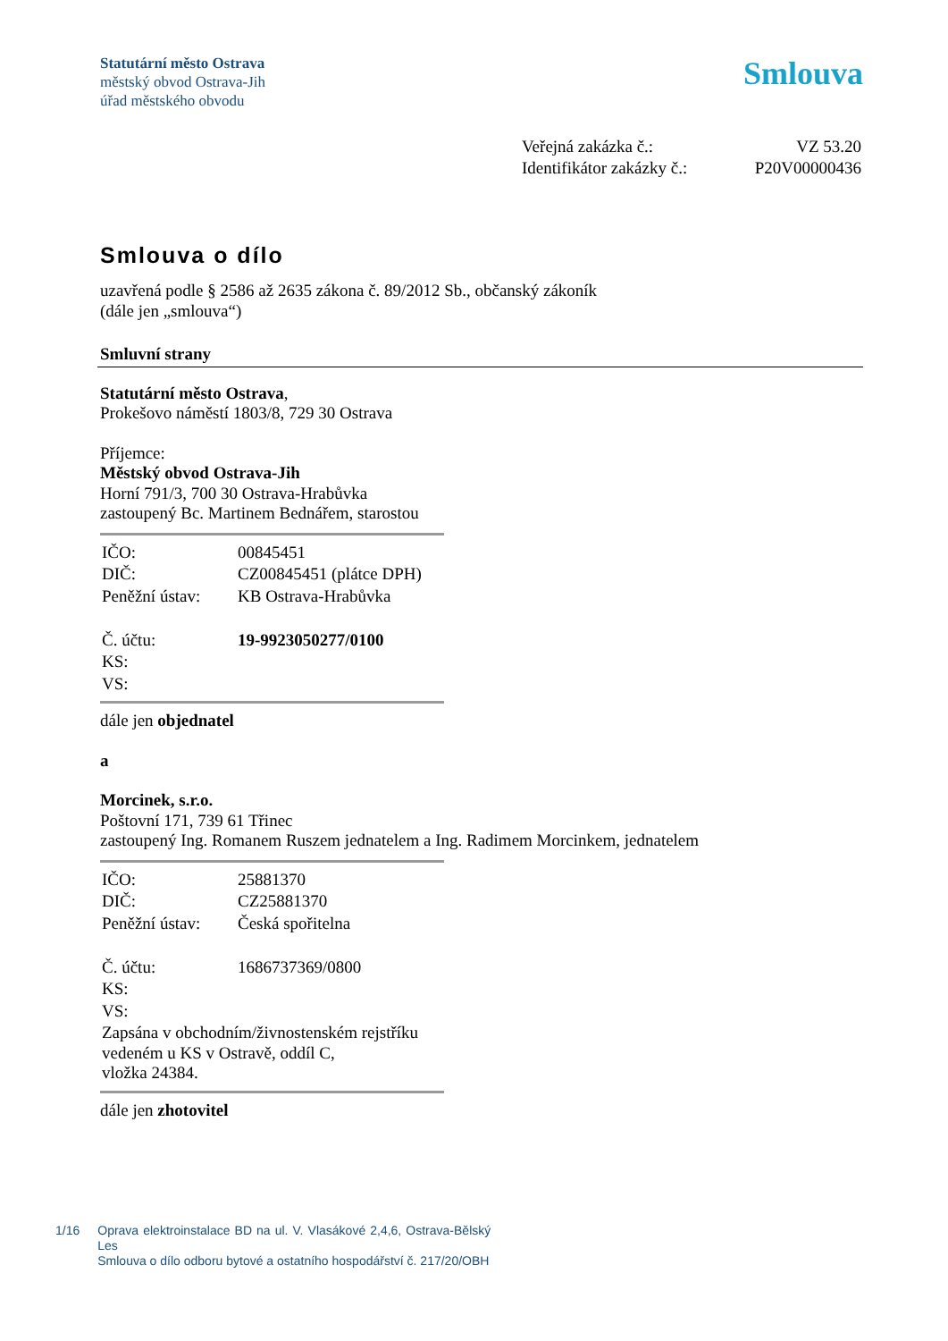Statutární město Ostrava
městský obvod Ostrava-Jih
úřad městského obvodu
Smlouva
| Veřejná zakázka č.: | VZ 53.20 |
| Identifikátor zakázky č.: | P20V00000436 |
Smlouva o dílo
uzavřená podle § 2586 až 2635 zákona č. 89/2012 Sb., občanský zákoník
(dále jen „smlouva“)
Smluvní strany
Statutární město Ostrava,
Prokešovo náměstí 1803/8, 729 30 Ostrava
Příjemce:
Městský obvod Ostrava-Jih
Horní 791/3, 700 30 Ostrava-Hrabůvka
zastoupený Bc. Martinem Bednářem, starostou
| IČO: | 00845451 |
| DIČ: | CZ00845451 (plátce DPH) |
| Peněžní ústav: | KB Ostrava-Hrabůvka |
| Č. účtu: | 19-9923050277/0100 |
| KS: | |
| VS: | |
dále jen objednatel
a
Morcinek, s.r.o.
Poštovní 171, 739 61 Třinec
zastoupený Ing. Romanem Ruszem jednatelem a Ing. Radimem Morcinkem, jednatelem
| IČO: | 25881370 |
| DIČ: | CZ25881370 |
| Peněžní ústav: | Česká spořitelna |
| Č. účtu: | 1686737369/0800 |
| KS: | |
| VS: | |
| Zapsána v obchodním/živnostenském rejstříku vedeném u KS v Ostravě, oddíl C, vložka 24384. | |
dále jen zhotovitel
1/16 Oprava elektroinstalace BD na ul. V. Vlasákové 2,4,6, Ostrava-Bělský Les
Smlouva o dílo odboru bytové a ostatního hospodářství č. 217/20/OBH